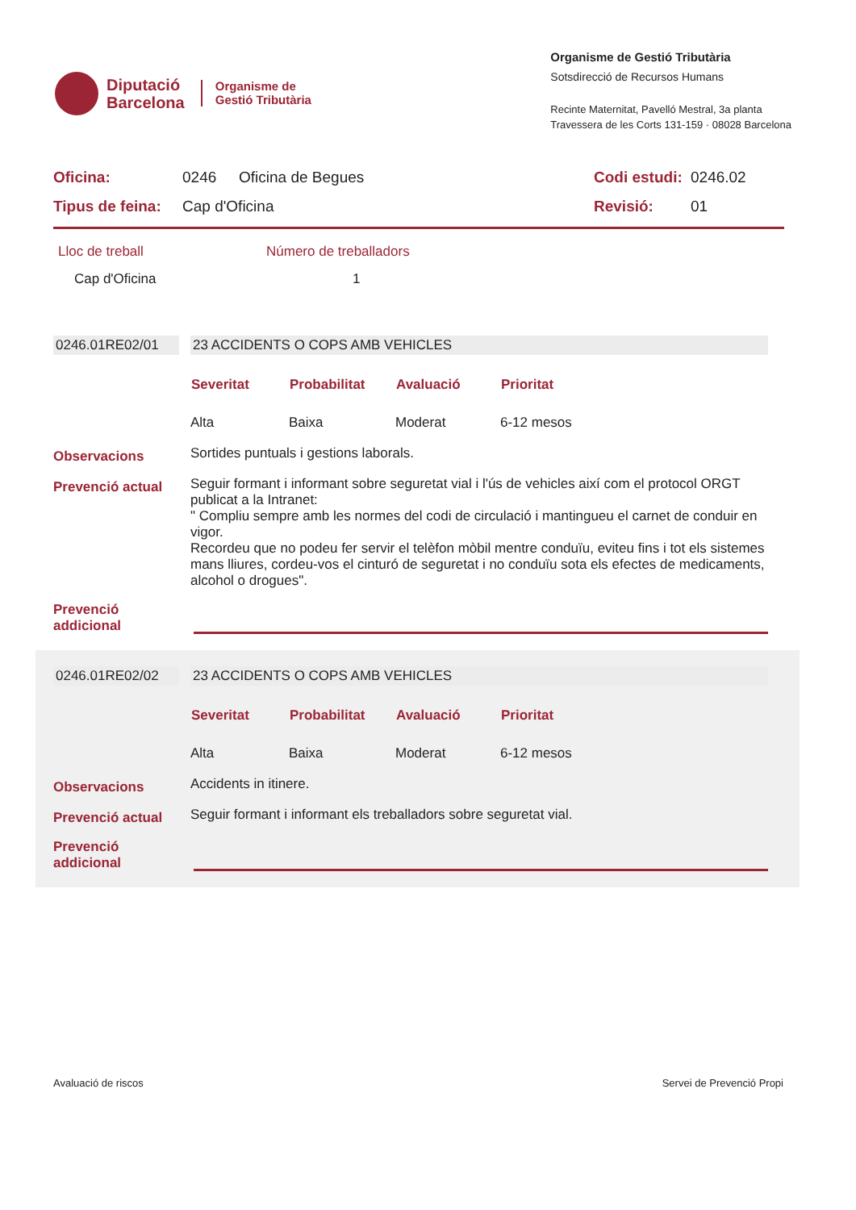Diputació
Barcelona
Organisme de
Gestió Tributària
Organisme de Gestió Tributària
Sotsdirecció de Recursos Humans
Recinte Maternitat, Pavelló Mestral, 3a planta
Travessera de les Corts 131-159 · 08028 Barcelona
| Oficina: | 0246 | Oficina de Begues | Codi estudi: | 0246.02 |
| Tipus de feina: | Cap d'Oficina | | Revisió: | 01 |
| Lloc de treball | Número de treballadors |
| Cap d'Oficina | 1 |
| 0246.01RE02/01 | | 23 ACCIDENTS O COPS AMB VEHICLES |
| | | / Severitat / Probabilitat / Avaluació / Prioritat / / --- / --- / --- / --- / / Alta / Baixa / Moderat / 6-12 mesos / |
| Observacions | | Sortides puntuals i gestions laborals. |
| Prevenció actual | | Seguir formant i informant sobre seguretat vial i l'ús de vehicles així com el protocol ORGT publicat a la Intranet: " Compliu sempre amb les normes del codi de circulació i mantingueu el carnet de conduir en vigor. Recordeu que no podeu fer servir el telèfon mòbil mentre conduïu, eviteu fins i tot els sistemes mans lliures, cordeu-vos el cinturó de seguretat i no conduïu sota els efectes de medicaments, alcohol o drogues". |
| Prevenció addicional | | |
| 0246.01RE02/02 | | 23 ACCIDENTS O COPS AMB VEHICLES |
| | | / Severitat / Probabilitat / Avaluació / Prioritat / / --- / --- / --- / --- / / Alta / Baixa / Moderat / 6-12 mesos / |
| Observacions | | Accidents in itinere. |
| Prevenció actual | | Seguir formant i informant els treballadors sobre seguretat vial. |
| Prevenció addicional | | |
Avaluació de riscos Servei de Prevenció Propi